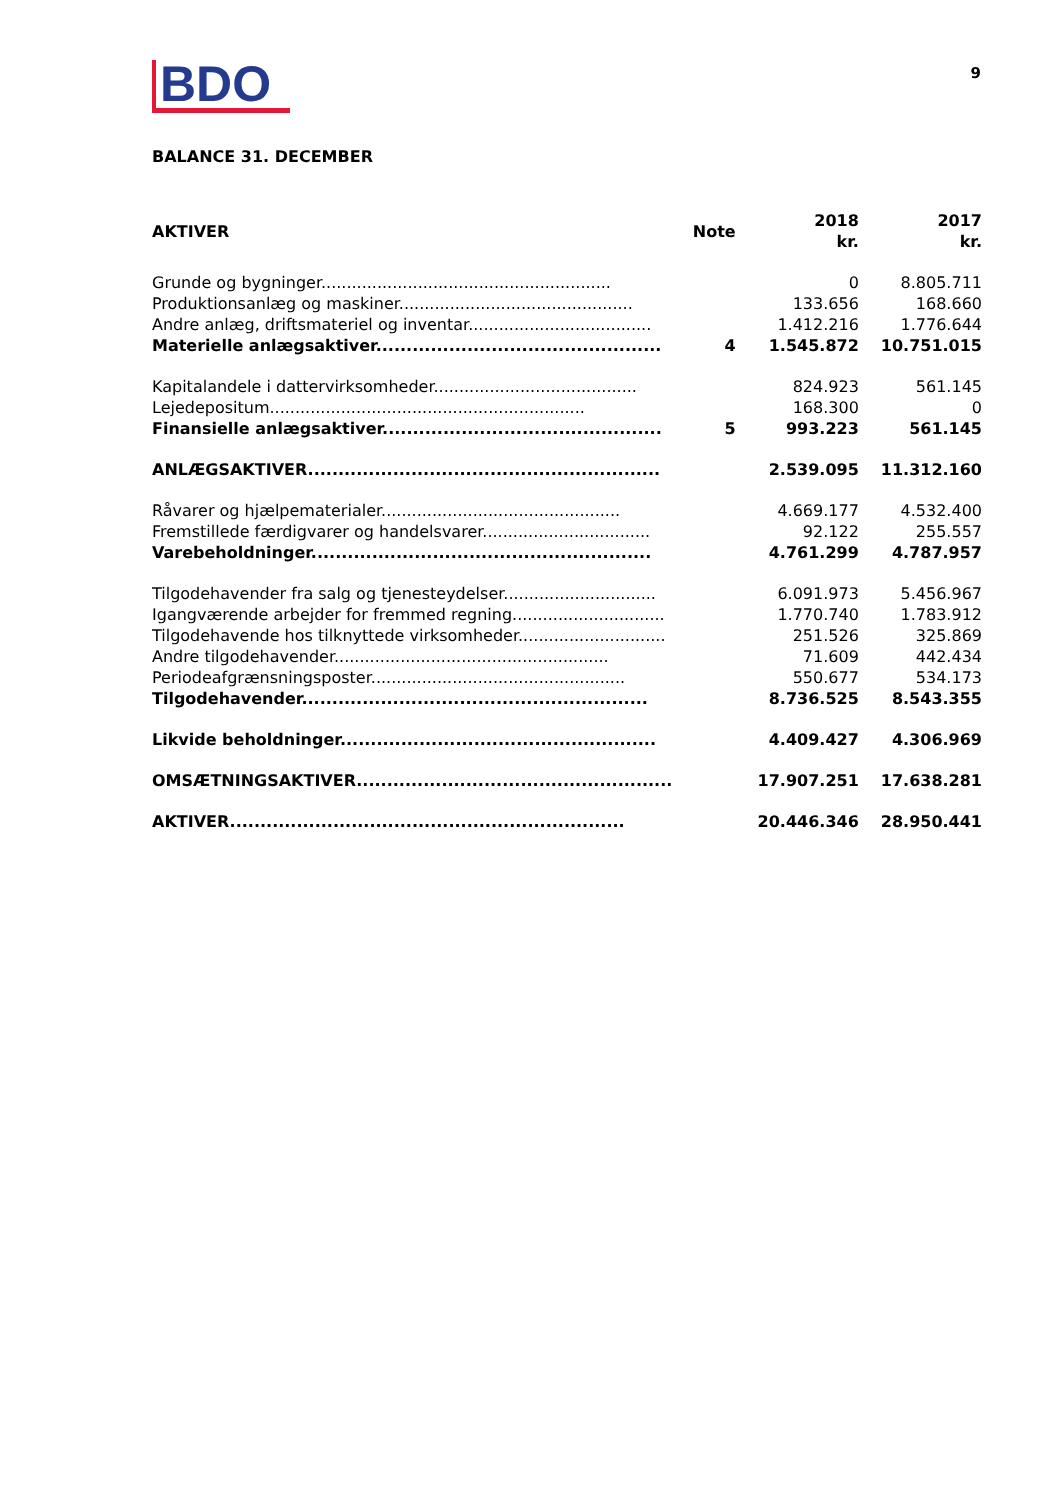BDO
9
BALANCE 31. DECEMBER
| AKTIVER | Note | 2018 kr. | 2017 kr. |
| --- | --- | --- | --- |
| Grunde og bygninger......................................................... | | 0 | 8.805.711 |
| Produktionsanlæg og maskiner.............................................. | | 133.656 | 168.660 |
| Andre anlæg, driftsmateriel og inventar.................................... | | 1.412.216 | 1.776.644 |
| Materielle anlægsaktiver............................................... | 4 | 1.545.872 | 10.751.015 |
| Kapitalandele i dattervirksomheder........................................ | | 824.923 | 561.145 |
| Lejedepositum.............................................................. | | 168.300 | 0 |
| Finansielle anlægsaktiver.............................................. | 5 | 993.223 | 561.145 |
| ANLÆGSAKTIVER.......................................................... | | 2.539.095 | 11.312.160 |
| Råvarer og hjælpematerialer............................................... | | 4.669.177 | 4.532.400 |
| Fremstillede færdigvarer og handelsvarer................................. | | 92.122 | 255.557 |
| Varebeholdninger........................................................ | | 4.761.299 | 4.787.957 |
| Tilgodehavender fra salg og tjenesteydelser.............................. | | 6.091.973 | 5.456.967 |
| Igangværende arbejder for fremmed regning.............................. | | 1.770.740 | 1.783.912 |
| Tilgodehavende hos tilknyttede virksomheder............................. | | 251.526 | 325.869 |
| Andre tilgodehavender...................................................... | | 71.609 | 442.434 |
| Periodeafgrænsningsposter.................................................. | | 550.677 | 534.173 |
| Tilgodehavender......................................................... | | 8.736.525 | 8.543.355 |
| Likvide beholdninger.................................................... | | 4.409.427 | 4.306.969 |
| OMSÆTNINGSAKTIVER.................................................... | | 17.907.251 | 17.638.281 |
| AKTIVER................................................................. | | 20.446.346 | 28.950.441 |